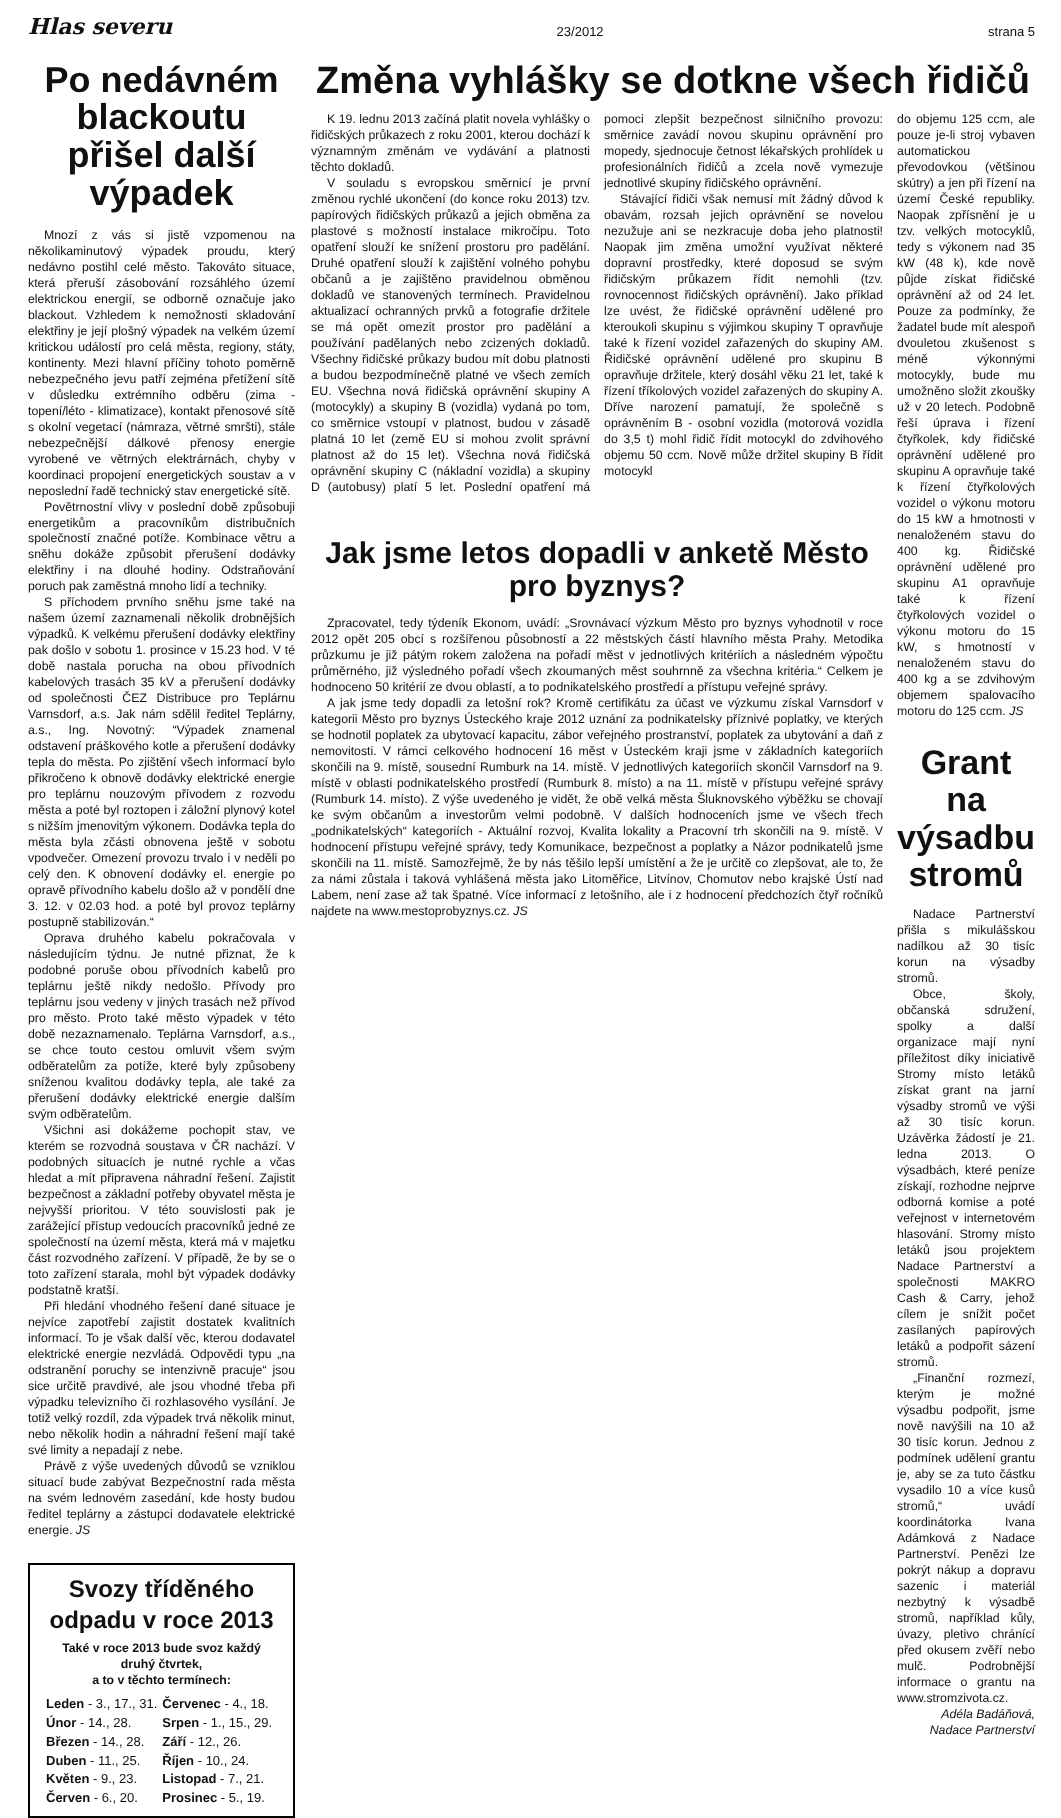Hlas severu 23/2012 strana 5
Po nedávném blackoutu přišel další výpadek
Mnozí z vás si jistě vzpomenou na několikaminutový výpadek proudu, který nedávno postihl celé město. Takováto situace, která přeruší zásobování rozsáhlého území elektrickou energií, se odborně označuje jako blackout. Vzhledem k nemožnosti skladování elektřiny je její plošný výpadek na velkém území kritickou událostí pro celá města, regiony, státy, kontinenty. Mezi hlavní příčiny tohoto poměrně nebezpečného jevu patří zejména přetížení sítě v důsledku extrémního odběru (zima - topení/léto - klimatizace), kontakt přenosové sítě s okolní vegetací (námraza, větrné smršti), stále nebezpečnější dálkové přenosy energie vyrobené ve větrných elektrárnách, chyby v koordinaci propojení energetických soustav a v neposlední řadě technický stav energetické sítě.
Povětrnostní vlivy v poslední době způsobuji energetikům a pracovníkům distribučních společností značné potíže. Kombinace větru a sněhu dokáže způsobit přerušení dodávky elektřiny i na dlouhé hodiny. Odstraňování poruch pak zaměstná mnoho lidí a techniky.
S příchodem prvního sněhu jsme také na našem území zaznamenali několik drobnějších výpadků. K velkému přerušení dodávky elektřiny pak došlo v sobotu 1. prosince v 15.23 hod. V té době nastala porucha na obou přívodních kabelových trasách 35 kV a přerušení dodávky od společnosti ČEZ Distribuce pro Teplárnu Varnsdorf, a.s. Jak nám sdělil ředitel Teplárny, a.s., Ing. Novotný: “Výpadek znamenal odstavení práškového kotle a přerušení dodávky tepla do města. Po zjištění všech informací bylo přikročeno k obnově dodávky elektrické energie pro teplárnu nouzovým přívodem z rozvodu města a poté byl roztopen i záložní plynový kotel s nižším jmenovitým výkonem. Dodávka tepla do města byla zčásti obnovena ještě v sobotu vpodvečer. Omezení provozu trvalo i v neděli po celý den. K obnovení dodávky el. energie po opravě přívodního kabelu došlo až v pondělí dne 3. 12. v 02.03 hod. a poté byl provoz teplárny postupně stabilizován.“
Oprava druhého kabelu pokračovala v následujícím týdnu. Je nutné přiznat, že k podobné poruše obou přívodních kabelů pro teplárnu ještě nikdy nedošlo. Přívody pro teplárnu jsou vedeny v jiných trasách než přívod pro město. Proto také město výpadek v této době nezaznamenalo. Teplárna Varnsdorf, a.s., se chce touto cestou omluvit všem svým odběratelům za potíže, které byly způsobeny sníženou kvalitou dodávky tepla, ale také za přerušení dodávky elektrické energie dalším svým odběratelům.
Všichni asi dokážeme pochopit stav, ve kterém se rozvodná soustava v ČR nachází. V podobných situacích je nutné rychle a včas hledat a mít připravena náhradní řešení. Zajistit bezpečnost a základní potřeby obyvatel města je nejvyšší prioritou. V této souvislosti pak je zarážející přístup vedoucích pracovníků jedné ze společností na území města, která má v majetku část rozvodného zařízení. V případě, že by se o toto zařízení starala, mohl být výpadek dodávky podstatně kratší.
Při hledání vhodného řešení dané situace je nejvíce zapotřebí zajistit dostatek kvalitních informací. To je však další věc, kterou dodavatel elektrické energie nezvládá. Odpovědi typu „na odstranění poruchy se intenzivně pracuje“ jsou sice určitě pravdivé, ale jsou vhodné třeba při výpadku televizního či rozhlasového vysílání. Je totiž velký rozdíl, zda výpadek trvá několik minut, nebo několik hodin a náhradní řešení mají také své limity a nepadají z nebe.
Právě z výše uvedených důvodů se vzniklou situací bude zabývat Bezpečnostní rada města na svém lednovém zasedání, kde hosty budou ředitel teplárny a zástupci dodavatele elektrické energie. JS
Svozy tříděného odpadu v roce 2013
Také v roce 2013 bude svoz každý druhý čtvrtek,
a to v těchto termínech:
| Leden - 3., 17., 31. | Červenec - 4., 18. |
| Únor - 14., 28. | Srpen - 1., 15., 29. |
| Březen - 14., 28. | Září - 12., 26. |
| Duben - 11., 25. | Říjen - 10., 24. |
| Květen - 9., 23. | Listopad - 7., 21. |
| Červen - 6., 20. | Prosinec - 5., 19. |
Změna vyhlášky se dotkne všech řidičů
K 19. lednu 2013 začíná platit novela vyhlášky o řidičských průkazech z roku 2001, kterou dochází k významným změnám ve vydávání a platnosti těchto dokladů.
V souladu s evropskou směrnicí je první změnou rychlé ukončení (do konce roku 2013) tzv. papírových řidičských průkazů a jejich obměna za plastové s možností instalace mikročipu. Toto opatření slouží ke snížení prostoru pro padělání. Druhé opatření slouží k zajištění volného pohybu občanů a je zajištěno pravidelnou obměnou dokladů ve stanovených termínech. Pravidelnou aktualizací ochranných prvků a fotografie držitele se má opět omezit prostor pro padělání a používání padělaných nebo zcizených dokladů. Všechny řidičské průkazy budou mít dobu platnosti a budou bezpodmínečně platné ve všech zemích EU. Všechna nová řidičská oprávnění skupiny A (motocykly) a skupiny B (vozidla) vydaná po tom, co směrnice vstoupí v platnost, budou v zásadě platná 10 let (země EU si mohou zvolit správní platnost až do 15 let). Všechna nová řidičská oprávnění skupiny C (nákladní vozidla) a skupiny D (autobusy) platí 5 let. Poslední opatření má pomoci zlepšit bezpečnost silničního provozu: směrnice zavádí novou skupinu oprávnění pro mopedy, sjednocuje četnost lékařských prohlídek u profesionálních řidičů a zcela nově vymezuje jednotlivé skupiny řidičského oprávnění.
Stávající řidiči však nemusí mít žádný důvod k obavám, rozsah jejich oprávnění se novelou nezužuje ani se nezkracuje doba jeho platnosti! Naopak jim změna umožní využívat některé dopravní prostředky, které doposud se svým řidičským průkazem řídit nemohli (tzv. rovnocennost řidičských oprávnění). Jako příklad lze uvést, že řidičské oprávnění udělené pro kteroukoli skupinu s výjimkou skupiny T opravňuje také k řízení vozidel zařazených do skupiny AM. Řidičské oprávnění udělené pro skupinu B opravňuje držitele, který dosáhl věku 21 let, také k řízení tříkolových vozidel zařazených do skupiny A. Dříve narození pamatují, že společně s oprávněním B - osobní vozidla (motorová vozidla do 3,5 t) mohl řidič řídit motocykl do zdvihového objemu 50 ccm. Nově může držitel skupiny B řídit motocykl
Jak jsme letos dopadli v anketě Město pro byznys?
Zpracovatel, tedy týdeník Ekonom, uvádí: „Srovnávací výzkum Město pro byznys vyhodnotil v roce 2012 opět 205 obcí s rozšířenou působností a 22 městských částí hlavního města Prahy. Metodika průzkumu je již pátým rokem založena na pořadí měst v jednotlivých kritériích a následném výpočtu průměrného, již výsledného pořadí všech zkoumaných měst souhrnně za všechna kritéria.“ Celkem je hodnoceno 50 kritérií ze dvou oblastí, a to podnikatelského prostředí a přístupu veřejné správy.
A jak jsme tedy dopadli za letošní rok? Kromě certifikátu za účast ve výzkumu získal Varnsdorf v kategorii Město pro byznys Ústeckého kraje 2012 uznání za podnikatelsky příznivé poplatky, ve kterých se hodnotil poplatek za ubytovací kapacitu, zábor veřejného prostranství, poplatek za ubytování a daň z nemovitosti. V rámci celkového hodnocení 16 měst v Ústeckém kraji jsme v základních kategoriích skončili na 9. místě, sousední Rumburk na 14. místě. V jednotlivých kategoriích skončil Varnsdorf na 9. místě v oblasti podnikatelského prostředí (Rumburk 8. místo) a na 11. místě v přístupu veřejné správy (Rumburk 14. místo). Z výše uvedeného je vidět, že obě velká města Šluknovského výběžku se chovají ke svým občanům a investorům velmi podobně. V dalších hodnoceních jsme ve všech třech „podnikatelských“ kategoriích - Aktuální rozvoj, Kvalita lokality a Pracovní trh skončili na 9. místě. V hodnocení přístupu veřejné správy, tedy Komunikace, bezpečnost a poplatky a Názor podnikatelů jsme skončili na 11. místě. Samozřejmě, že by nás těšilo lepší umístění a že je určitě co zlepšovat, ale to, že za námi zůstala i taková vyhlášená města jako Litoměřice, Litvínov, Chomutov nebo krajské Ústí nad Labem, není zase až tak špatné. Více informací z letošního, ale i z hodnocení předchozích čtyř ročníků najdete na www.mestoprobyznys.cz. JS
do objemu 125 ccm, ale pouze je-li stroj vybaven automatickou převodovkou (většinou skútry) a jen při řízení na území České republiky. Naopak zpřísnění je u tzv. velkých motocyklů, tedy s výkonem nad 35 kW (48 k), kde nově půjde získat řidičské oprávnění až od 24 let. Pouze za podmínky, že žadatel bude mít alespoň dvouletou zkušenost s méně výkonnými motocykly, bude mu umožněno složit zkoušky už v 20 letech. Podobně řeší úprava i řízení čtyřkolek, kdy řidičské oprávnění udělené pro skupinu A opravňuje také k řízení čtyřkolových vozidel o výkonu motoru do 15 kW a hmotnosti v nenaloženém stavu do 400 kg. Řidičské oprávnění udělené pro skupinu A1 opravňuje také k řízení čtyřkolových vozidel o výkonu motoru do 15 kW, s hmotností v nenaloženém stavu do 400 kg a se zdvihovým objemem spalovacího motoru do 125 ccm. JS
Grant na výsadbu stromů
Nadace Partnerství přišla s mikulášskou nadílkou až 30 tisíc korun na výsadby stromů.
Obce, školy, občanská sdružení, spolky a další organizace mají nyní příležitost díky iniciativě Stromy místo letáků získat grant na jarní výsadby stromů ve výši až 30 tisíc korun. Uzávěrka žádostí je 21. ledna 2013. O výsadbách, které peníze získají, rozhodne nejprve odborná komise a poté veřejnost v internetovém hlasování. Stromy místo letáků jsou projektem Nadace Partnerství a společnosti MAKRO Cash & Carry, jehož cílem je snížit počet zasílaných papírových letáků a podpořit sázení stromů.
„Finanční rozmezí, kterým je možné výsadbu podpořit, jsme nově navýšili na 10 až 30 tisíc korun. Jednou z podmínek udělení grantu je, aby se za tuto částku vysadilo 10 a více kusů stromů,“ uvádí koordinátorka Ivana Adámková z Nadace Partnerství. Penězi lze pokrýt nákup a dopravu sazenic i materiál nezbytný k výsadbě stromů, například kůly, úvazy, pletivo chránící před okusem zvěří nebo mulč. Podrobnější informace o grantu na www.stromzivota.cz.
Adéla Badáňová,
Nadace Partnerství